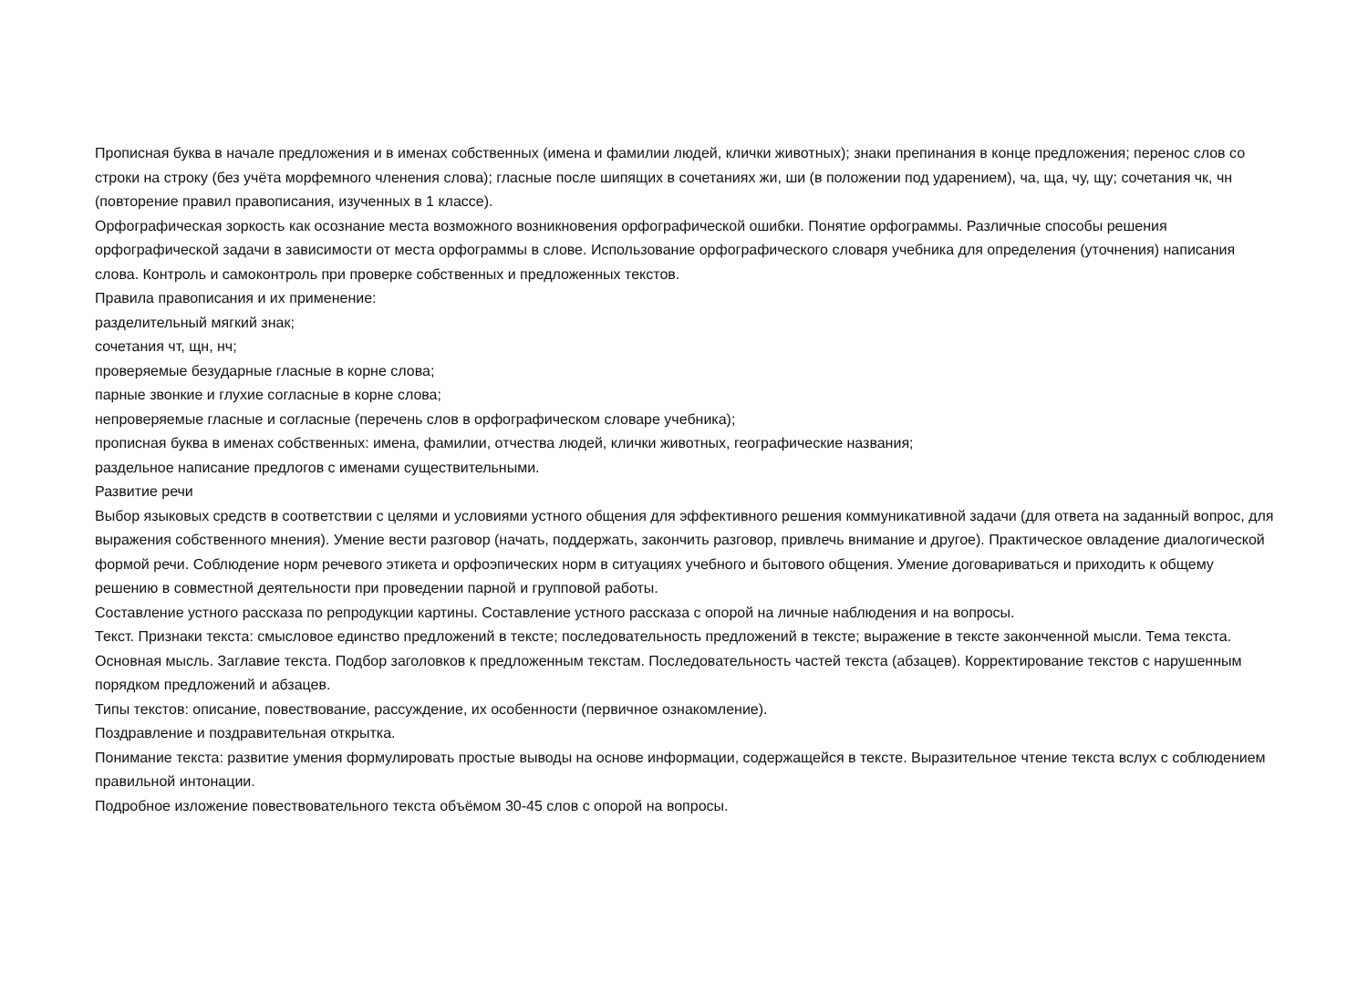Прописная буква в начале предложения и в именах собственных (имена и фамилии людей, клички животных); знаки препинания в конце предложения; перенос слов со строки на строку (без учёта морфемного членения слова); гласные после шипящих в сочетаниях жи, ши (в положении под ударением), ча, ща, чу, щу; сочетания чк, чн (повторение правил правописания, изученных в 1 классе).
Орфографическая зоркость как осознание места возможного возникновения орфографической ошибки. Понятие орфограммы. Различные способы решения орфографической задачи в зависимости от места орфограммы в слове. Использование орфографического словаря учебника для определения (уточнения) написания слова. Контроль и самоконтроль при проверке собственных и предложенных текстов.
Правила правописания и их применение:
разделительный мягкий знак;
сочетания чт, щн, нч;
проверяемые безударные гласные в корне слова;
парные звонкие и глухие согласные в корне слова;
непроверяемые гласные и согласные (перечень слов в орфографическом словаре учебника);
прописная буква в именах собственных: имена, фамилии, отчества людей, клички животных, географические названия;
раздельное написание предлогов с именами существительными.
Развитие речи
Выбор языковых средств в соответствии с целями и условиями устного общения для эффективного решения коммуникативной задачи (для ответа на заданный вопрос, для выражения собственного мнения). Умение вести разговор (начать, поддержать, закончить разговор, привлечь внимание и другое). Практическое овладение диалогической формой речи. Соблюдение норм речевого этикета и орфоэпических норм в ситуациях учебного и бытового общения. Умение договариваться и приходить к общему решению в совместной деятельности при проведении парной и групповой работы.
Составление устного рассказа по репродукции картины. Составление устного рассказа с опорой на личные наблюдения и на вопросы.
Текст. Признаки текста: смысловое единство предложений в тексте; последовательность предложений в тексте; выражение в тексте законченной мысли. Тема текста. Основная мысль. Заглавие текста. Подбор заголовков к предложенным текстам. Последовательность частей текста (абзацев). Корректирование текстов с нарушенным порядком предложений и абзацев.
Типы текстов: описание, повествование, рассуждение, их особенности (первичное ознакомление).
Поздравление и поздравительная открытка.
Понимание текста: развитие умения формулировать простые выводы на основе информации, содержащейся в тексте. Выразительное чтение текста вслух с соблюдением правильной интонации.
Подробное изложение повествовательного текста объёмом 30-45 слов с опорой на вопросы.